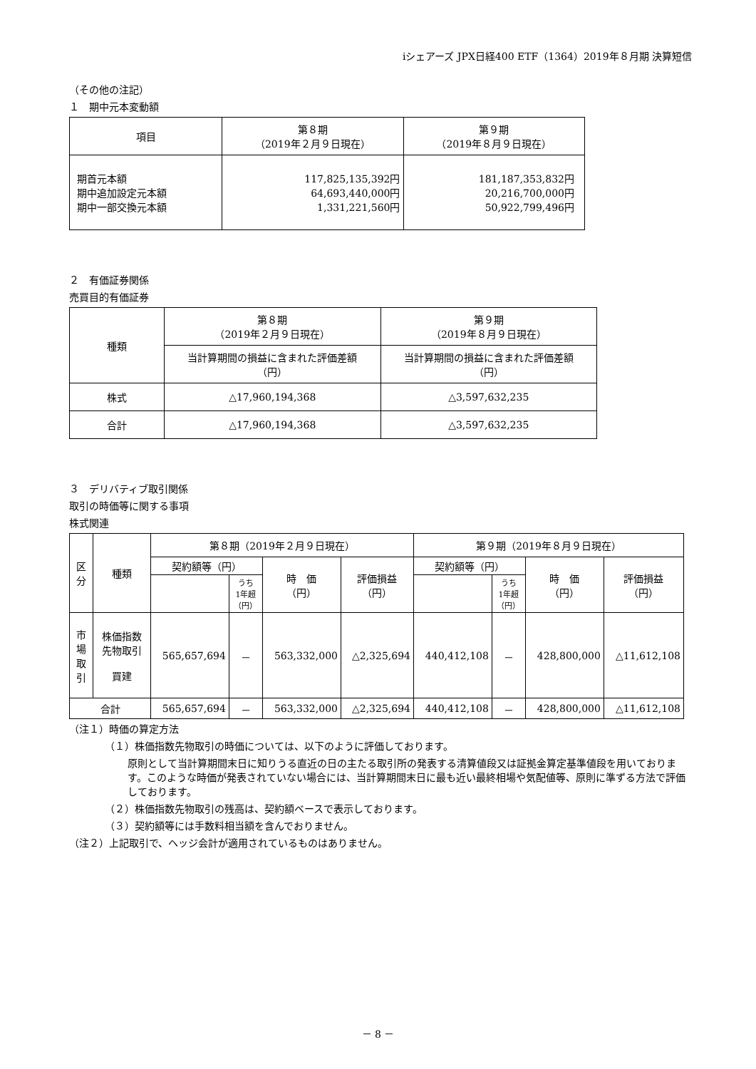iシェアーズ JPX日経400 ETF（1364）2019年８月期 決算短信
（その他の注記）
１　期中元本変動額
| 項目 | 第８期 （2019年２月９日現在） | 第９期 （2019年８月９日現在） |
| --- | --- | --- |
| 期首元本額 期中追加設定元本額 期中一部交換元本額 | 117,825,135,392円 64,693,440,000円 1,331,221,560円 | 181,187,353,832円 20,216,700,000円 50,922,799,496円 |
２　有価証券関係
売買目的有価証券
| 種類 | 第８期 （2019年２月９日現在） | 第９期 （2019年８月９日現在） |
| | 当計算期間の損益に含まれた評価差額 （円） | 当計算期間の損益に含まれた評価差額 （円） |
| 株式 | △17,960,194,368 | △3,597,632,235 |
| 合計 | △17,960,194,368 | △3,597,632,235 |
３　デリバティブ取引関係
取引の時価等に関する事項
株式関連
| 区 分 | 種類 | 第８期（2019年２月９日現在） | | | | 第９期（2019年８月９日現在） | | | |
| | | 契約額等（円） | | 時 価 （円） | 評価損益 （円） | 契約額等（円） | | 時 価 （円） | 評価損益 （円） |
| | | | うち 1年超 （円） | | | | うち 1年超 （円） | | |
| 市 場 取 引 | 株価指数 先物取引 買建 | 565,657,694 | － | 563,332,000 | △2,325,694 | 440,412,108 | － | 428,800,000 | △11,612,108 |
| 合計 | | 565,657,694 | － | 563,332,000 | △2,325,694 | 440,412,108 | － | 428,800,000 | △11,612,108 |
（注１）時価の算定方法
（１）株価指数先物取引の時価については、以下のように評価しております。
原則として当計算期間末日に知りうる直近の日の主たる取引所の発表する清算値段又は証拠金算定基準値段を用いております。このような時価が発表されていない場合には、当計算期間末日に最も近い最終相場や気配値等、原則に準ずる方法で評価しております。
（２）株価指数先物取引の残高は、契約額ベースで表示しております。
（３）契約額等には手数料相当額を含んでおりません。
（注２）上記取引で、ヘッジ会計が適用されているものはありません。
－ 8 －